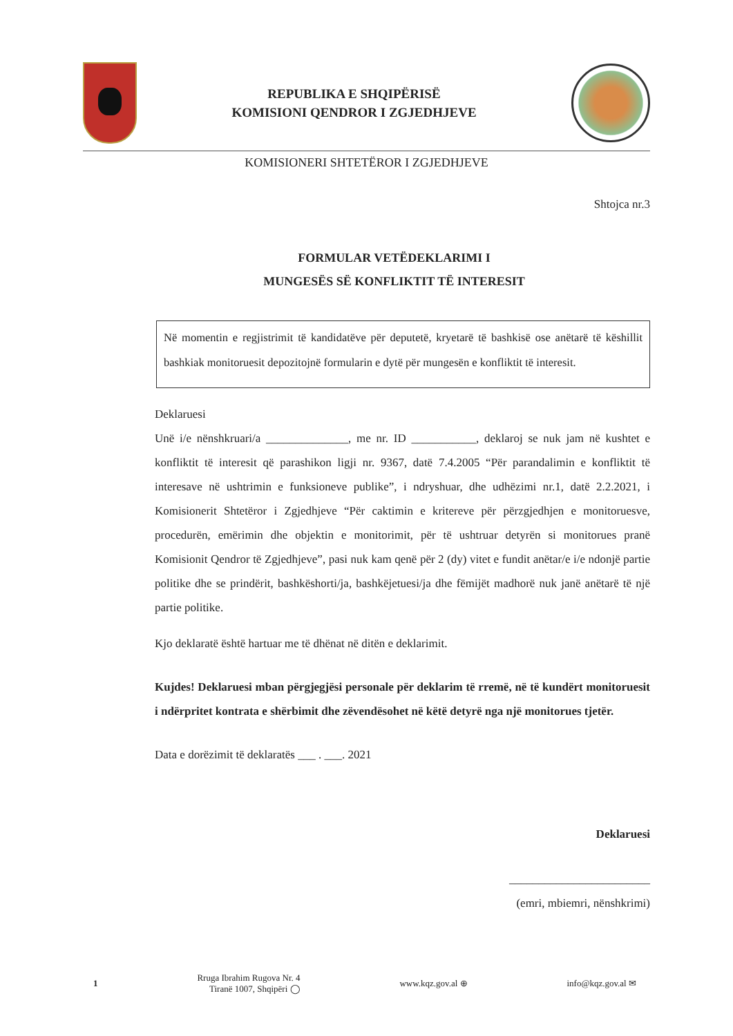REPUBLIKA E SHQIPËRISË
KOMISIONI QENDROR I ZGJEDHJEVE
KOMISIONERI SHTETËROR I ZGJEDHJEVE
Shtojca nr.3
FORMULAR VETËDEKLARIMI I
MUNGESËS SË KONFLIKTIT TË INTERESIT
Në momentin e regjistrimit të kandidatëve për deputetë, kryetarë të bashkisë ose anëtarë të këshillit bashkiak monitoruesit depozitojnë formularin e dytë për mungesën e konfliktit të interesit.
Deklaruesi
Unë i/e nënshkruari/a ______________, me nr. ID ___________, deklaroj se nuk jam në kushtet e konfliktit të interesit që parashikon ligji nr. 9367, datë 7.4.2005 “Për parandalimin e konfliktit të interesave në ushtrimin e funksioneve publike”, i ndryshuar, dhe udhëzimi nr.1, datë 2.2.2021, i Komisionerit Shtetëror i Zgjedhjeve “Për caktimin e kritereve për përzgjedhjen e monitoruesve, procedurën, emërimin dhe objektin e monitorimit, për të ushtruar detyrën si monitorues pranë Komisionit Qendror të Zgjedhjeve”, pasi nuk kam qenë për 2 (dy) vitet e fundit anëtar/e i/e ndonjë partie politike dhe se prindërit, bashkëshorti/ja, bashkëjetuesi/ja dhe fëmijët madhorë nuk janë anëtarë të një partie politike.
Kjo deklaratë është hartuar me të dhënat në ditën e deklarimit.
Kujdes! Deklaruesi mban përgjegjësi personale për deklarim të rremë, në të kundërt monitoruesit i ndërpritet kontrata e shërbimit dhe zëvendësohet në këtë detyrë nga një monitorues tjetër.
Data e dorëzimit të deklaratës ___ . ___. 2021
Deklaruesi
________________________
(emri, mbiemri, nënshkrimi)
1 Rruga Ibrahim Rugova Nr. 4
Tiranë 1007, Shqipëri ◯ www.kqz.gov.al ⊕ info@kqz.gov.al ✉